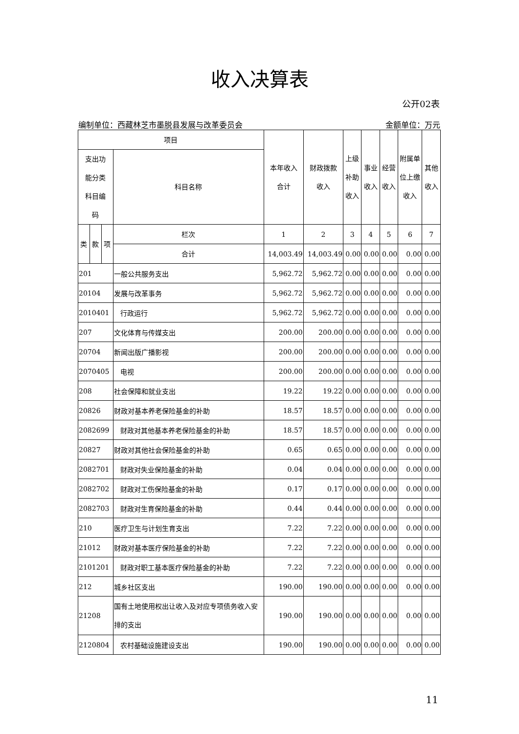收入决算表
公开02表
编制单位：西藏林芝市墨脱县发展与改革委员会 金额单位：万元
| 项目 | | | | 本年收入 合计 | 财政拨款 收入 | 上级 补助 收入 | 事业 收入 | 经营 收入 | 附属单 位上缴 收入 | 其他 收入 |
| --- | --- | --- | --- | --- | --- | --- | --- | --- | --- | --- |
| 支出功 能分类 科目编 码 | | | 科目名称 | | | | | | | |
| 类 | 款 | 项 | 栏次 | 1 | 2 | 3 | 4 | 5 | 6 | 7 |
| | | | 合计 | 14,003.49 | 14,003.49 | 0.00 | 0.00 | 0.00 | 0.00 | 0.00 |
| 201 | | | 一般公共服务支出 | 5,962.72 | 5,962.72 | 0.00 | 0.00 | 0.00 | 0.00 | 0.00 |
| 20104 | | | 发展与改革事务 | 5,962.72 | 5,962.72 | 0.00 | 0.00 | 0.00 | 0.00 | 0.00 |
| 2010401 | | | 行政运行 | 5,962.72 | 5,962.72 | 0.00 | 0.00 | 0.00 | 0.00 | 0.00 |
| 207 | | | 文化体育与传媒支出 | 200.00 | 200.00 | 0.00 | 0.00 | 0.00 | 0.00 | 0.00 |
| 20704 | | | 新闻出版广播影视 | 200.00 | 200.00 | 0.00 | 0.00 | 0.00 | 0.00 | 0.00 |
| 2070405 | | | 电视 | 200.00 | 200.00 | 0.00 | 0.00 | 0.00 | 0.00 | 0.00 |
| 208 | | | 社会保障和就业支出 | 19.22 | 19.22 | 0.00 | 0.00 | 0.00 | 0.00 | 0.00 |
| 20826 | | | 财政对基本养老保险基金的补助 | 18.57 | 18.57 | 0.00 | 0.00 | 0.00 | 0.00 | 0.00 |
| 2082699 | | | 财政对其他基本养老保险基金的补助 | 18.57 | 18.57 | 0.00 | 0.00 | 0.00 | 0.00 | 0.00 |
| 20827 | | | 财政对其他社会保险基金的补助 | 0.65 | 0.65 | 0.00 | 0.00 | 0.00 | 0.00 | 0.00 |
| 2082701 | | | 财政对失业保险基金的补助 | 0.04 | 0.04 | 0.00 | 0.00 | 0.00 | 0.00 | 0.00 |
| 2082702 | | | 财政对工伤保险基金的补助 | 0.17 | 0.17 | 0.00 | 0.00 | 0.00 | 0.00 | 0.00 |
| 2082703 | | | 财政对生育保险基金的补助 | 0.44 | 0.44 | 0.00 | 0.00 | 0.00 | 0.00 | 0.00 |
| 210 | | | 医疗卫生与计划生育支出 | 7.22 | 7.22 | 0.00 | 0.00 | 0.00 | 0.00 | 0.00 |
| 21012 | | | 财政对基本医疗保险基金的补助 | 7.22 | 7.22 | 0.00 | 0.00 | 0.00 | 0.00 | 0.00 |
| 2101201 | | | 财政对职工基本医疗保险基金的补助 | 7.22 | 7.22 | 0.00 | 0.00 | 0.00 | 0.00 | 0.00 |
| 212 | | | 城乡社区支出 | 190.00 | 190.00 | 0.00 | 0.00 | 0.00 | 0.00 | 0.00 |
| 21208 | | | 国有土地使用权出让收入及对应专项债务收入安排的支出 | 190.00 | 190.00 | 0.00 | 0.00 | 0.00 | 0.00 | 0.00 |
| 2120804 | | | 农村基础设施建设支出 | 190.00 | 190.00 | 0.00 | 0.00 | 0.00 | 0.00 | 0.00 |
11